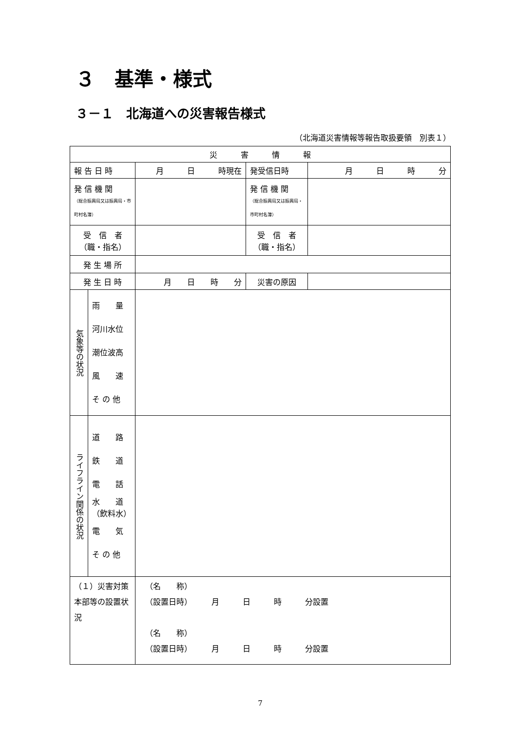３　基準・様式
３－１　北海道への災害報告様式
（北海道災害情報等報告取扱要領　別表１）
| 災 害 情 報 | | | | |
| 報 告 日 時 | | 月 日 時現在 | 発受信日時 | 月 日 時 分 |
| 発 信 機 関 （総合振興局又は振興局・市町村名簿） | | | 発 信 機 関 （総合振興局又は振興局・市町村名簿） | |
| 受 信 者 （職・指名） | | | 受 信 者 （職・指名） | |
| 発 生 場 所 | | | | |
| 発 生 日 時 | | 月 日 時 分 | 災害の原因 | |
| 気象等の状況 | 雨 量 河川水位 潮位波高 風 速 そ の 他 | | | |
| ライフライン関係の状況 | 道 路 鉄 道 電 話 水 道 （飲料水） 電 気 そ の 他 | | | |
| （１）災害対策本部等の設置状況 | | （名 称） （設置日時） 月 日 時 分設置 （名 称） （設置日時） 月 日 時 分設置 | | |
7